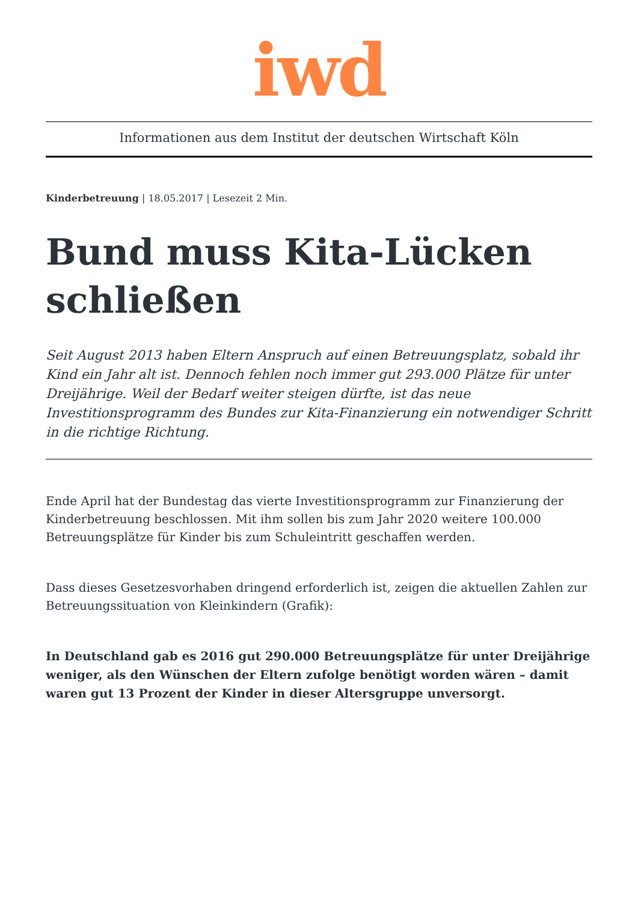iwd
Informationen aus dem Institut der deutschen Wirtschaft Köln
Kinderbetreuung | 18.05.2017 | Lesezeit 2 Min.
Bund muss Kita-Lücken schließen
Seit August 2013 haben Eltern Anspruch auf einen Betreuungsplatz, sobald ihr Kind ein Jahr alt ist. Dennoch fehlen noch immer gut 293.000 Plätze für unter Dreijährige. Weil der Bedarf weiter steigen dürfte, ist das neue Investitionsprogramm des Bundes zur Kita-Finanzierung ein notwendiger Schritt in die richtige Richtung.
Ende April hat der Bundestag das vierte Investitionsprogramm zur Finanzierung der Kinderbetreuung beschlossen. Mit ihm sollen bis zum Jahr 2020 weitere 100.000 Betreuungsplätze für Kinder bis zum Schuleintritt geschaffen werden.
Dass dieses Gesetzesvorhaben dringend erforderlich ist, zeigen die aktuellen Zahlen zur Betreuungssituation von Kleinkindern (Grafik):
In Deutschland gab es 2016 gut 290.000 Betreuungsplätze für unter Dreijährige weniger, als den Wünschen der Eltern zufolge benötigt worden wären – damit waren gut 13 Prozent der Kinder in dieser Altersgruppe unversorgt.